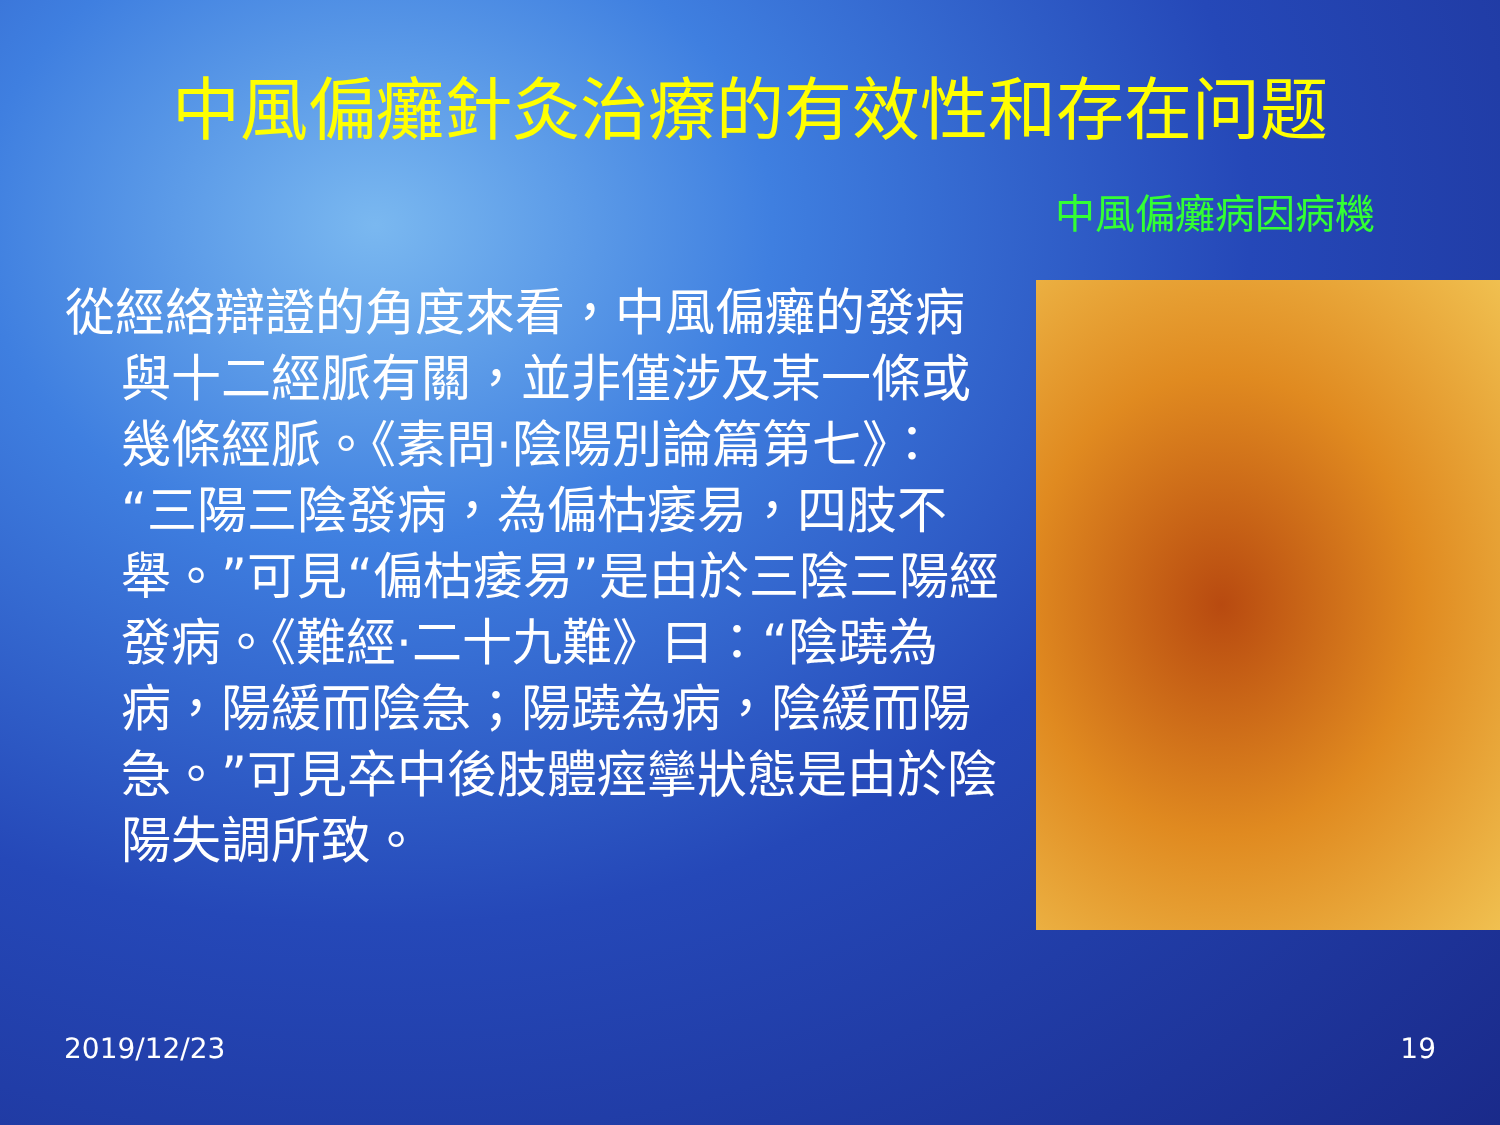中風偏癱針灸治療的有效性和存在问题
中風偏癱病因病機
從經絡辯證的角度來看，中風偏癱的發病與十二經脈有關，並非僅涉及某一條或幾條經脈。《素問·陰陽別論篇第七》：“三陽三陰發病，為偏枯痿易，四肢不舉。”可見“偏枯痿易”是由於三陰三陽經發病。《難經·二十九難》曰：“陰蹺為病，陽緩而陰急；陽蹺為病，陰緩而陽急。”可見卒中後肢體痙攣狀態是由於陰陽失調所致。
2019/12/23 19